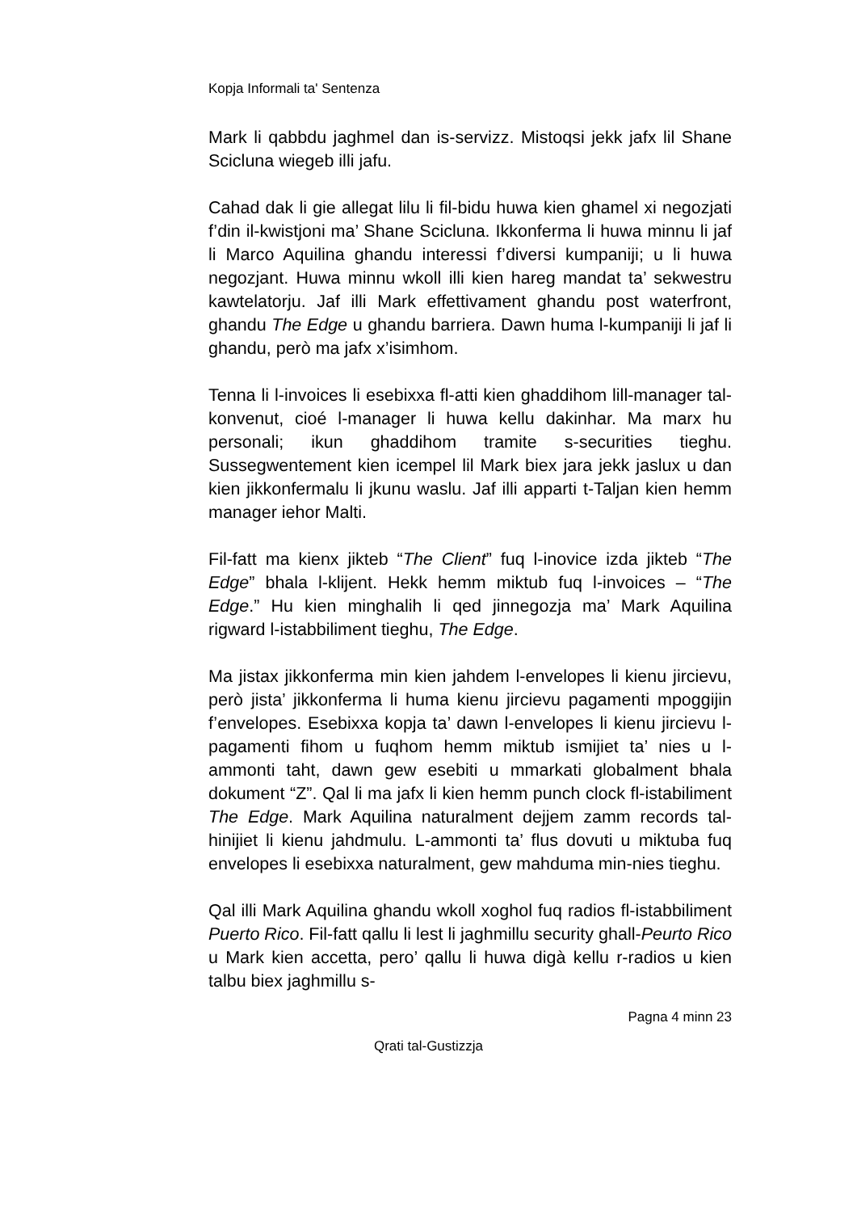Kopja Informali ta' Sentenza
Mark li qabbdu jaghmel dan is-servizz. Mistoqsi jekk jafx lil Shane Scicluna wiegeb illi jafu.
Cahad dak li gie allegat lilu li fil-bidu huwa kien ghamel xi negozjati f’din il-kwistjoni ma’ Shane Scicluna. Ikkonferma li huwa minnu li jaf li Marco Aquilina ghandu interessi f’diversi kumpaniji; u li huwa negozjant. Huwa minnu wkoll illi kien hareg mandat ta’ sekwestru kawtelatorju. Jaf illi Mark effettivament ghandu post waterfront, ghandu The Edge u ghandu barriera. Dawn huma l-kumpaniji li jaf li ghandu, però ma jafx x’isimhom.
Tenna li l-invoices li esebixxa fl-atti kien ghaddihom lill-manager tal-konvenut, cioé l-manager li huwa kellu dakinhar. Ma marx hu personali; ikun ghaddihom tramite s-securities tieghu. Sussegwentement kien icempel lil Mark biex jara jekk jaslux u dan kien jikkonfermalu li jkunu waslu. Jaf illi apparti t-Taljan kien hemm manager iehor Malti.
Fil-fatt ma kienx jikteb “The Client” fuq l-inovice izda jikteb “The Edge” bhala l-klijent. Hekk hemm miktub fuq l-invoices – “The Edge.” Hu kien minghalih li qed jinnegozja ma’ Mark Aquilina rigward l-istabbiliment tieghu, The Edge.
Ma jistax jikkonferma min kien jahdem l-envelopes li kienu jircievu, però jista’ jikkonferma li huma kienu jircievu pagamenti mpoggijin f’envelopes. Esebixxa kopja ta’ dawn l-envelopes li kienu jircievu l-pagamenti fihom u fuqhom hemm miktub ismijiet ta’ nies u l-ammonti taht, dawn gew esebiti u mmarkati globalment bhala dokument “Z”. Qal li ma jafx li kien hemm punch clock fl-istabiliment The Edge. Mark Aquilina naturalment dejjem zamm records tal-hinijiet li kienu jahdmulu. L-ammonti ta’ flus dovuti u miktuba fuq envelopes li esebixxa naturalment, gew mahduma min-nies tieghu.
Qal illi Mark Aquilina ghandu wkoll xoghol fuq radios fl-istabbiliment Puerto Rico. Fil-fatt qallu li lest li jaghmillu security ghall-Peurto Rico u Mark kien accetta, pero’ qallu li huwa digà kellu r-radios u kien talbu biex jaghmillu s-
Pagna 4 minn 23
Qrati tal-Gustizzja